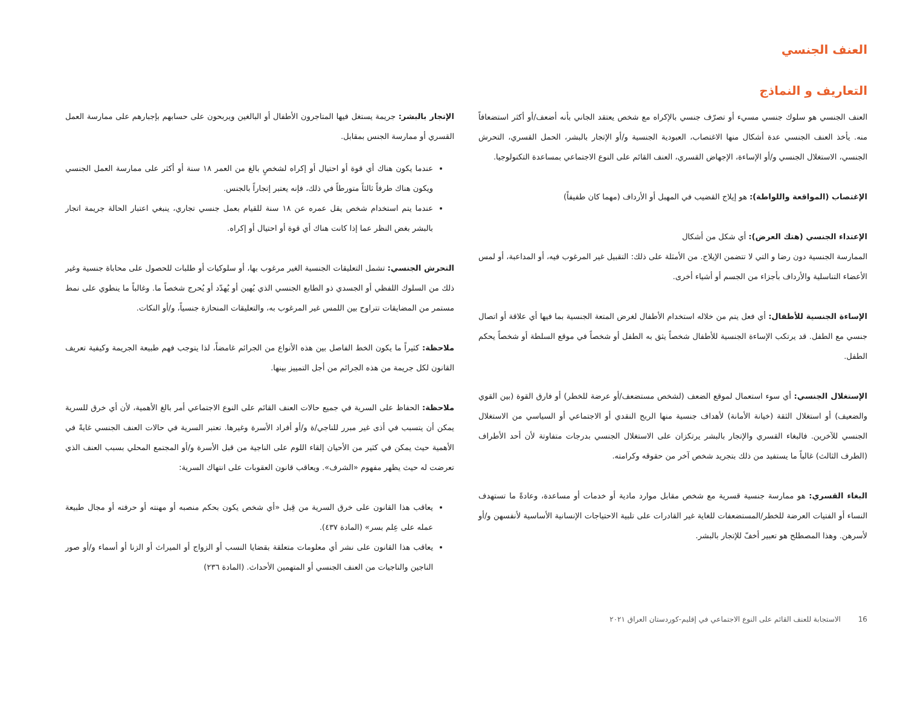العنف الجنسي
التعاريف و النماذج
العنف الجنسي هو سلوك جنسي مسيء أو تصرّف جنسي بالإكراه مع شخص يعتقد الجاني بأنه أضعف/أو أكثر استضعافاً منه. يأخذ العنف الجنسي عدة أشكال منها الاغتصاب، العبودية الجنسية و/أو الإتجار بالبشر، الحمل القسري، التحرش الجنسي، الاستغلال الجنسي و/أو الإساءة، الإجهاض القسري، العنف القائم على النوع الاجتماعي بمساعدة التكنولوجيا.
الإغتصاب (المواقعة واللواطة): هو إيلاج القضيب في المهبل أو الأرداف (مهما كان طفيفاً)
الإعتداء الجنسي (هتك العرض): أي شكل من أشكال
الممارسة الجنسية دون رضا و التي لا تتضمن الإيلاج. من الأمثلة على ذلك: التقبيل غير المرغوب فيه، أو المداعبة، أو لمس الأعضاء التناسلية والأرداف بأجزاء من الجسم أو أشياء أخرى.
الإساءة الجنسية للأطفال: أي فعل يتم من خلاله استخدام الأطفال لغرض المتعة الجنسية بما فيها أي علاقة أو اتصال جنسي مع الطفل. قد يرتكب الإساءة الجنسية للأطفال شخصاً يثق به الطفل أو شخصاً في موقع السلطة أو شخصاً يحكم الطفل.
الإستغلال الجنسي: أي سوء استعمال لموقع الضعف (لشخص مستضعف/أو عرضة للخطر) أو فارق القوة (بين القوي والضعيف) أو استغلال الثقة (خيانة الأمانة) لأهداف جنسية منها الربح النقدي أو الاجتماعي أو السياسي من الاستغلال الجنسي للآخرين. فالبغاء القسري والإتجار بالبشر يرتكزان على الاستغلال الجنسي بدرجات متفاوتة لأن أحد الأطراف (الطرف الثالث) غالباً ما يستفيد من ذلك بتجريد شخص آخر من حقوقه وكرامته.
البغاء القسري: هو ممارسة جنسية قسرية مع شخص مقابل موارد مادية أو خدمات أو مساعدة، وعادةً ما تستهدف النساء أو الفتيات العرضة للخطر/المستضعفات للغاية غير القادرات على تلبية الاحتياجات الإنسانية الأساسية لأنفسهن و/أو لأسرهن. وهذا المصطلح هو تعبير أخفّ للإتجار بالبشر.
الإتجار بالبشر: جريمة يستغل فيها المتاجرون الأطفال أو البالغين ويربحون على حسابهم بإجبارهم على ممارسة العمل القسري أو ممارسة الجنس بمقابل.
عندما يكون هناك أي قوة أو احتيال أو إكراه لشخصٍ بالغ من العمر ١٨ سنة أو أكثر على ممارسة العمل الجنسي ويكون هناك طرفاً ثالثاً متورطاً في ذلك، فإنه يعتبر إتجاراً بالجنس.
عندما يتم استخدام شخص يقل عمره عن ١٨ سنة للقيام بعمل جنسي تجاري، ينبغي اعتبار الحالة جريمة اتجار بالبشر بغض النظر عما إذا كانت هناك أي قوة أو احتيال أو إكراه.
التحرش الجنسي: تشمل التعليقات الجنسية الغير مرغوب بها، أو سلوكيات أو طلبات للحصول على محاباة جنسية وغير ذلك من السلوك اللفظي أو الجسدي ذو الطابع الجنسي الذي يُهين أو يُهدّد أو يُحرج شخصاً ما. وغالباً ما ينطوي على نمط مستمر من المضايقات تتراوح بين اللمس غير المرغوب به، والتعليقات المنحازة جنسياً، و/أو النكات.
ملاحظة: كثيراً ما يكون الخط الفاصل بين هذه الأنواع من الجرائم غامضاً، لذا يتوجب فهم طبيعة الجريمة وكيفية تعريف القانون لكل جريمة من هذه الجرائم من أجل التمييز بينها.
ملاحظة: الحفاظ على السرية في جميع حالات العنف القائم على النوع الاجتماعي أمر بالغ الأهمية، لأن أي خرق للسرية يمكن أن يتسبب في أذى غير مبرر للناجي/ة و/أو أفراد الأسرة وغيرها. تعتبر السرية في حالات العنف الجنسي غايةً في الأهمية حيث يمكن في كثير من الأحيان إلقاء اللوم على الناجية من قبل الأسرة و/أو المجتمع المحلي بسبب العنف الذي تعرضت له حيث يظهر مفهوم «الشرف». ويعاقب قانون العقوبات على انتهاك السرية:
يعاقب هذا القانون على خرق السرية من قِبل «أي شخص يكون بحكم منصبه أو مهنته أو حرفته أو مجال طبيعة عمله على عِلم بسر» (المادة ٤٣٧).
يعاقب هذا القانون على نشر أي معلومات متعلقة بقضايا النسب أو الزواج أو الميراث أو الزنا أو أسماء و/أو صور الناجين والناجيات من العنف الجنسي أو المتهمين الأحداث. (المادة ٢٣٦)
16 الاستجابة للعنف القائم على النوع الاجتماعي في إقليم-كوردستان العراق ٢٠٢١